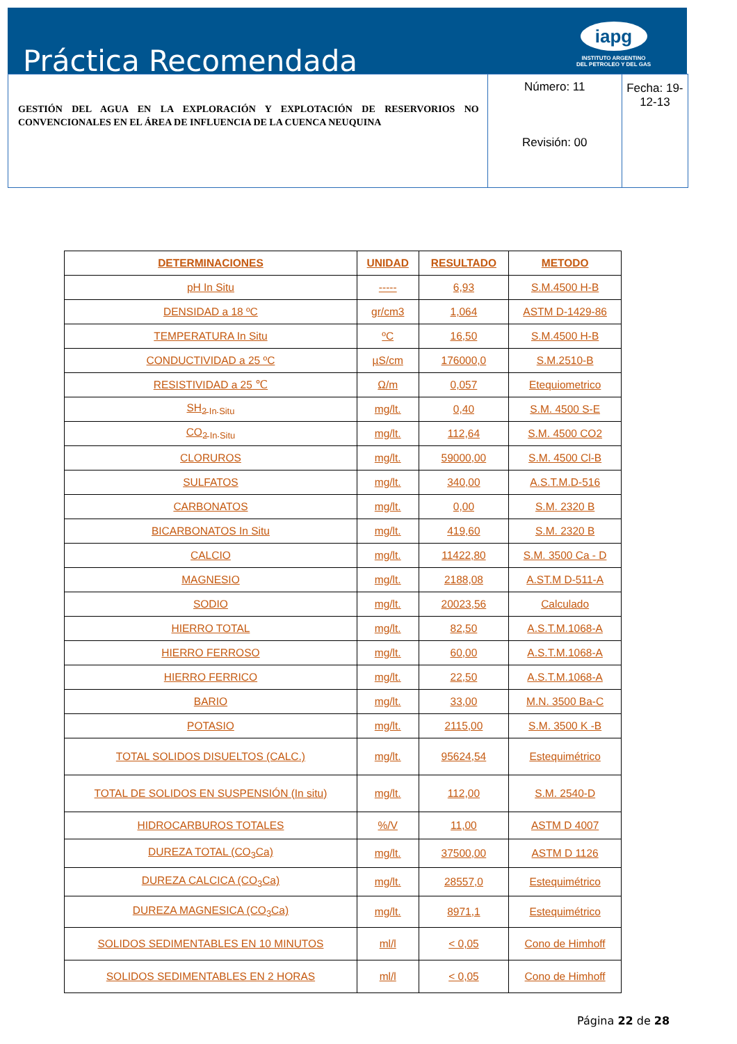Práctica Recomendada
iapg
INSTITUTO ARGENTINO
DEL PETROLEO Y DEL GAS
| GESTIÓN DEL AGUA EN LA EXPLORACIÓN Y EXPLOTACIÓN DE RESERVORIOS NO CONVENCIONALES EN EL ÁREA DE INFLUENCIA DE LA CUENCA NEUQUINA | Número: 11 Revisión: 00 | Fecha: 19-12-13 |
| DETERMINACIONES | UNIDAD | RESULTADO | METODO |
| --- | --- | --- | --- |
| pH In Situ | ----- | 6,93 | S.M.4500 H-B |
| DENSIDAD a 18 ºC | gr/cm3 | 1,064 | ASTM D-1429-86 |
| TEMPERATURA In Situ | ºC | 16,50 | S.M.4500 H-B |
| CONDUCTIVIDAD a 25 ºC | µS/cm | 176000,0 | S.M.2510-B |
| RESISTIVIDAD a 25 ℃ | Ω/m | 0,057 | Etequiometrico |
| SH<sub>2 In Situ</sub> | mg/lt. | 0,40 | S.M. 4500 S-E |
| CO<sub>2 In Situ</sub> | mg/lt. | 112,64 | S.M. 4500 CO2 |
| CLORUROS | mg/lt. | 59000,00 | S.M. 4500 Cl-B |
| SULFATOS | mg/lt. | 340,00 | A.S.T.M.D-516 |
| CARBONATOS | mg/lt. | 0,00 | S.M. 2320 B |
| BICARBONATOS In Situ | mg/lt. | 419,60 | S.M. 2320 B |
| CALCIO | mg/lt. | 11422,80 | S.M. 3500 Ca - D |
| MAGNESIO | mg/lt. | 2188,08 | A.ST.M D-511-A |
| SODIO | mg/lt. | 20023,56 | Calculado |
| HIERRO TOTAL | mg/lt. | 82,50 | A.S.T.M.1068-A |
| HIERRO FERROSO | mg/lt. | 60,00 | A.S.T.M.1068-A |
| HIERRO FERRICO | mg/lt. | 22,50 | A.S.T.M.1068-A |
| BARIO | mg/lt. | 33,00 | M.N. 3500 Ba-C |
| POTASIO | mg/lt. | 2115,00 | S.M. 3500 K -B |
| TOTAL SOLIDOS DISUELTOS (CALC.) | mg/lt. | 95624,54 | Estequimétrico |
| TOTAL DE SOLIDOS EN SUSPENSIÓN (In situ) | mg/lt. | 112,00 | S.M. 2540-D |
| HIDROCARBUROS TOTALES | %/V | 11,00 | ASTM D 4007 |
| DUREZA TOTAL (CO<sub>3</sub>Ca) | mg/lt. | 37500,00 | ASTM D 1126 |
| DUREZA CALCICA (CO<sub>3</sub>Ca) | mg/lt. | 28557,0 | Estequimétrico |
| DUREZA MAGNESICA (CO<sub>3</sub>Ca) | mg/lt. | 8971,1 | Estequimétrico |
| SOLIDOS SEDIMENTABLES EN 10 MINUTOS | ml/l | < 0,05 | Cono de Himhoff |
| SOLIDOS SEDIMENTABLES EN 2 HORAS | ml/l | < 0,05 | Cono de Himhoff |
Página 22 de 28